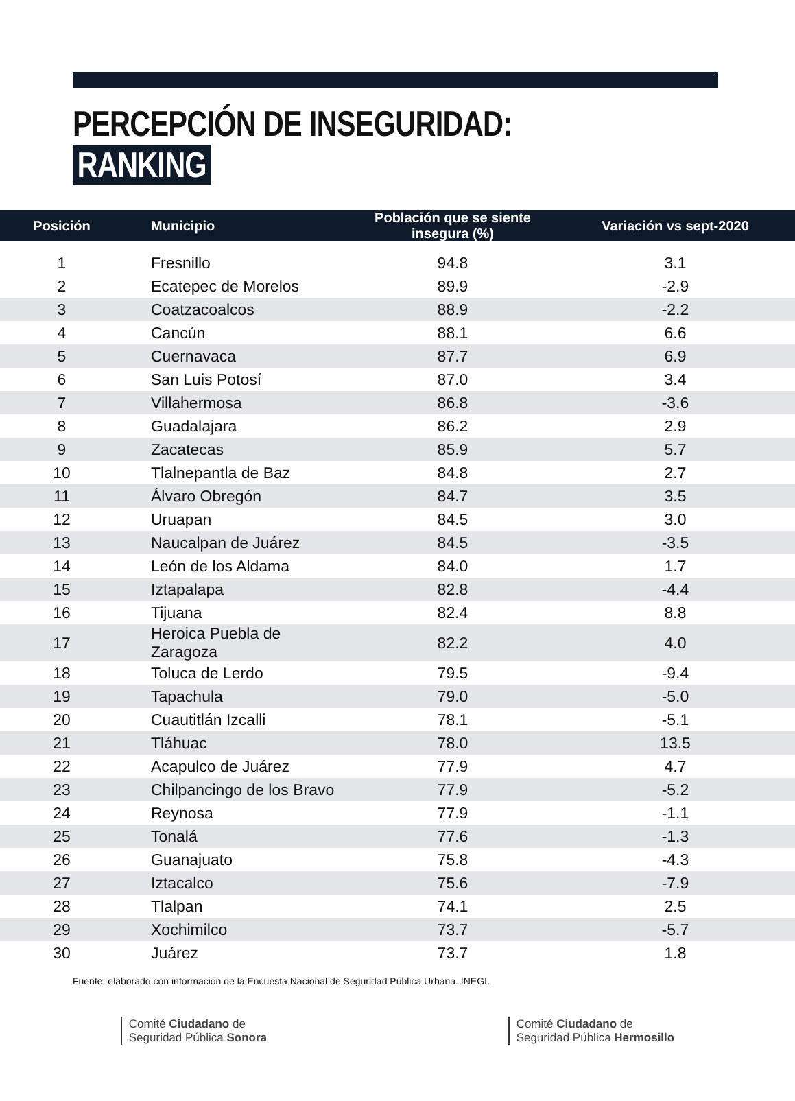PERCEPCIÓN DE INSEGURIDAD: RANKING
| Posición | Municipio | Población que se siente insegura (%) | Variación vs sept-2020 |
| --- | --- | --- | --- |
| 1 | Fresnillo | 94.8 | 3.1 |
| 2 | Ecatepec de Morelos | 89.9 | -2.9 |
| 3 | Coatzacoalcos | 88.9 | -2.2 |
| 4 | Cancún | 88.1 | 6.6 |
| 5 | Cuernavaca | 87.7 | 6.9 |
| 6 | San Luis Potosí | 87.0 | 3.4 |
| 7 | Villahermosa | 86.8 | -3.6 |
| 8 | Guadalajara | 86.2 | 2.9 |
| 9 | Zacatecas | 85.9 | 5.7 |
| 10 | Tlalnepantla de Baz | 84.8 | 2.7 |
| 11 | Álvaro Obregón | 84.7 | 3.5 |
| 12 | Uruapan | 84.5 | 3.0 |
| 13 | Naucalpan de Juárez | 84.5 | -3.5 |
| 14 | León de los Aldama | 84.0 | 1.7 |
| 15 | Iztapalapa | 82.8 | -4.4 |
| 16 | Tijuana | 82.4 | 8.8 |
| 17 | Heroica Puebla de Zaragoza | 82.2 | 4.0 |
| 18 | Toluca de Lerdo | 79.5 | -9.4 |
| 19 | Tapachula | 79.0 | -5.0 |
| 20 | Cuautitlán Izcalli | 78.1 | -5.1 |
| 21 | Tláhuac | 78.0 | 13.5 |
| 22 | Acapulco de Juárez | 77.9 | 4.7 |
| 23 | Chilpancingo de los Bravo | 77.9 | -5.2 |
| 24 | Reynosa | 77.9 | -1.1 |
| 25 | Tonalá | 77.6 | -1.3 |
| 26 | Guanajuato | 75.8 | -4.3 |
| 27 | Iztacalco | 75.6 | -7.9 |
| 28 | Tlalpan | 74.1 | 2.5 |
| 29 | Xochimilco | 73.7 | -5.7 |
| 30 | Juárez | 73.7 | 1.8 |
Fuente: elaborado con información de la Encuesta Nacional de Seguridad Pública Urbana. INEGI.
Comité Ciudadano de
Seguridad Pública Sonora
Comité Ciudadano de
Seguridad Pública Hermosillo